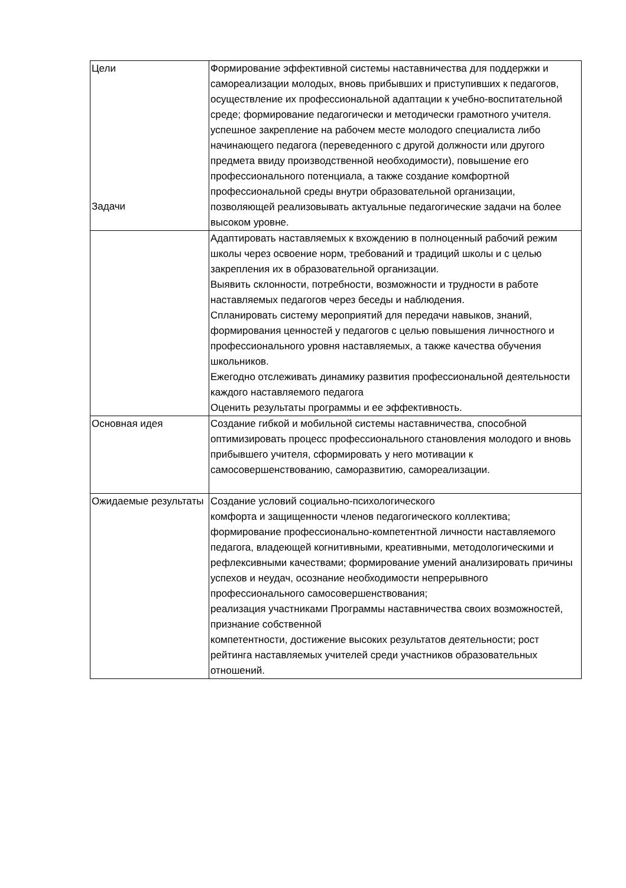| Цели | Формирование эффективной системы наставничества для поддержки и самореализации молодых, вновь прибывших и приступивших к педагогов, осуществление их профессиональной адаптации к учебно-воспитательной среде; формирование педагогически и методически грамотного учителя. успешное закрепление на рабочем месте молодого специалиста либо начинающего педагога (переведенного с другой должности или другого предмета ввиду производственной необходимости), повышение его профессионального потенциала, а также создание комфортной профессиональной среды внутри образовательной организации, позволяющей реализовывать актуальные педагогические задачи на более высоком уровне. |
| Задачи | Адаптировать наставляемых к вхождению в полноценный рабочий режим школы через освоение норм, требований и традиций школы и с целью закрепления их в образовательной организации. Выявить склонности, потребности, возможности и трудности в работе наставляемых педагогов через беседы и наблюдения. Спланировать систему мероприятий для передачи навыков, знаний, формирования ценностей у педагогов с целью повышения личностного и профессионального уровня наставляемых, а также качества обучения школьников. Ежегодно отслеживать динамику развития профессиональной деятельности каждого наставляемого педагога Оценить результаты программы и ее эффективность. |
| Основная идея | Создание гибкой и мобильной системы наставничества, способной оптимизировать процесс профессионального становления молодого и вновь прибывшего учителя, сформировать у него мотивации к самосовершенствованию, саморазвитию, самореализации. |
| Ожидаемые результаты | Создание условий социально-психологического комфорта и защищенности членов педагогического коллектива; формирование профессионально-компетентной личности наставляемого педагога, владеющей когнитивными, креативными, методологическими и рефлексивными качествами; формирование умений анализировать причины успехов и неудач, осознание необходимости непрерывного профессионального самосовершенствования; реализация участниками Программы наставничества своих возможностей, признание собственной компетентности, достижение высоких результатов деятельности; рост рейтинга наставляемых учителей среди участников образовательных отношений. |